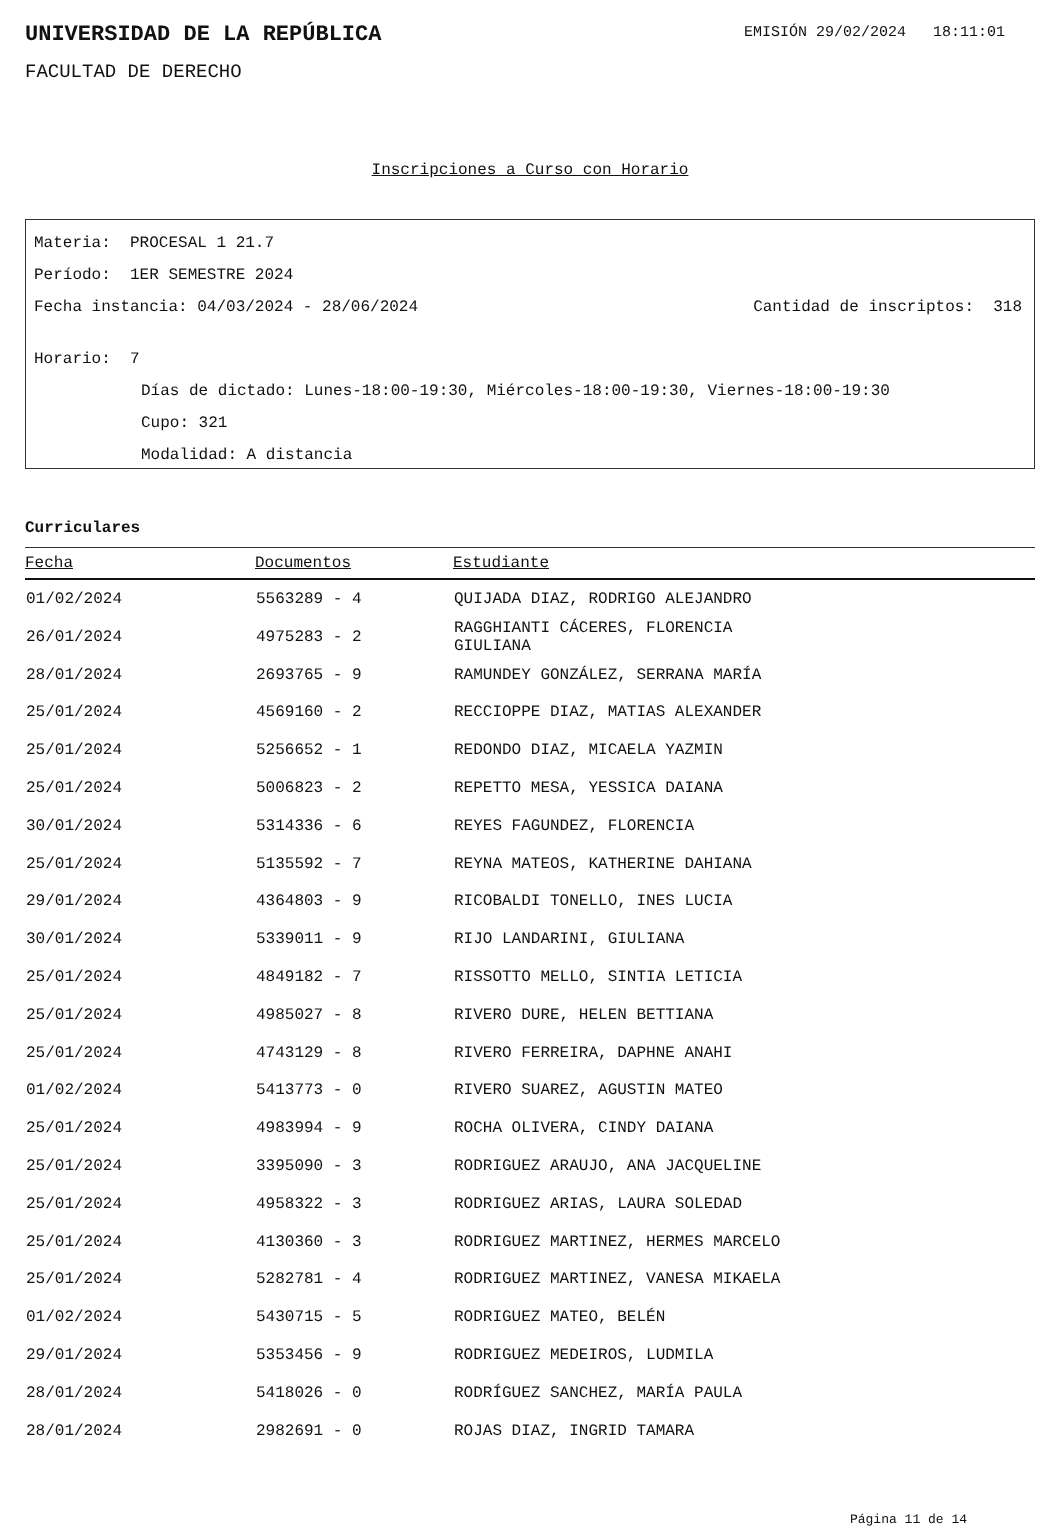UNIVERSIDAD DE LA REPÚBLICA
EMISIÓN 29/02/2024 18:11:01
FACULTAD DE DERECHO
Inscripciones a Curso con Horario
Materia: PROCESAL 1 21.7
Período: 1ER SEMESTRE 2024
Fecha instancia: 04/03/2024 - 28/06/2024
Cantidad de inscriptos: 318
Horario: 7
Días de dictado: Lunes-18:00-19:30, Miércoles-18:00-19:30, Viernes-18:00-19:30
Cupo: 321
Modalidad: A distancia
Curriculares
| Fecha | Documentos | Estudiante |
| --- | --- | --- |
| 01/02/2024 | 5563289 - 4 | QUIJADA DIAZ, RODRIGO ALEJANDRO |
| 26/01/2024 | 4975283 - 2 | RAGGHIANTI CÁCERES, FLORENCIA GIULIANA |
| 28/01/2024 | 2693765 - 9 | RAMUNDEY GONZÁLEZ, SERRANA MARÍA |
| 25/01/2024 | 4569160 - 2 | RECCIOPPE DIAZ, MATIAS ALEXANDER |
| 25/01/2024 | 5256652 - 1 | REDONDO DIAZ, MICAELA YAZMIN |
| 25/01/2024 | 5006823 - 2 | REPETTO MESA, YESSICA DAIANA |
| 30/01/2024 | 5314336 - 6 | REYES FAGUNDEZ, FLORENCIA |
| 25/01/2024 | 5135592 - 7 | REYNA MATEOS, KATHERINE DAHIANA |
| 29/01/2024 | 4364803 - 9 | RICOBALDI TONELLO, INES LUCIA |
| 30/01/2024 | 5339011 - 9 | RIJO LANDARINI, GIULIANA |
| 25/01/2024 | 4849182 - 7 | RISSOTTO MELLO, SINTIA LETICIA |
| 25/01/2024 | 4985027 - 8 | RIVERO DURE, HELEN BETTIANA |
| 25/01/2024 | 4743129 - 8 | RIVERO FERREIRA, DAPHNE ANAHI |
| 01/02/2024 | 5413773 - 0 | RIVERO SUAREZ, AGUSTIN MATEO |
| 25/01/2024 | 4983994 - 9 | ROCHA OLIVERA, CINDY DAIANA |
| 25/01/2024 | 3395090 - 3 | RODRIGUEZ ARAUJO, ANA JACQUELINE |
| 25/01/2024 | 4958322 - 3 | RODRIGUEZ ARIAS, LAURA SOLEDAD |
| 25/01/2024 | 4130360 - 3 | RODRIGUEZ MARTINEZ, HERMES MARCELO |
| 25/01/2024 | 5282781 - 4 | RODRIGUEZ MARTINEZ, VANESA MIKAELA |
| 01/02/2024 | 5430715 - 5 | RODRIGUEZ MATEO, BELÉN |
| 29/01/2024 | 5353456 - 9 | RODRIGUEZ MEDEIROS, LUDMILA |
| 28/01/2024 | 5418026 - 0 | RODRÍGUEZ SANCHEZ, MARÍA PAULA |
| 28/01/2024 | 2982691 - 0 | ROJAS DIAZ, INGRID TAMARA |
Página 11 de 14